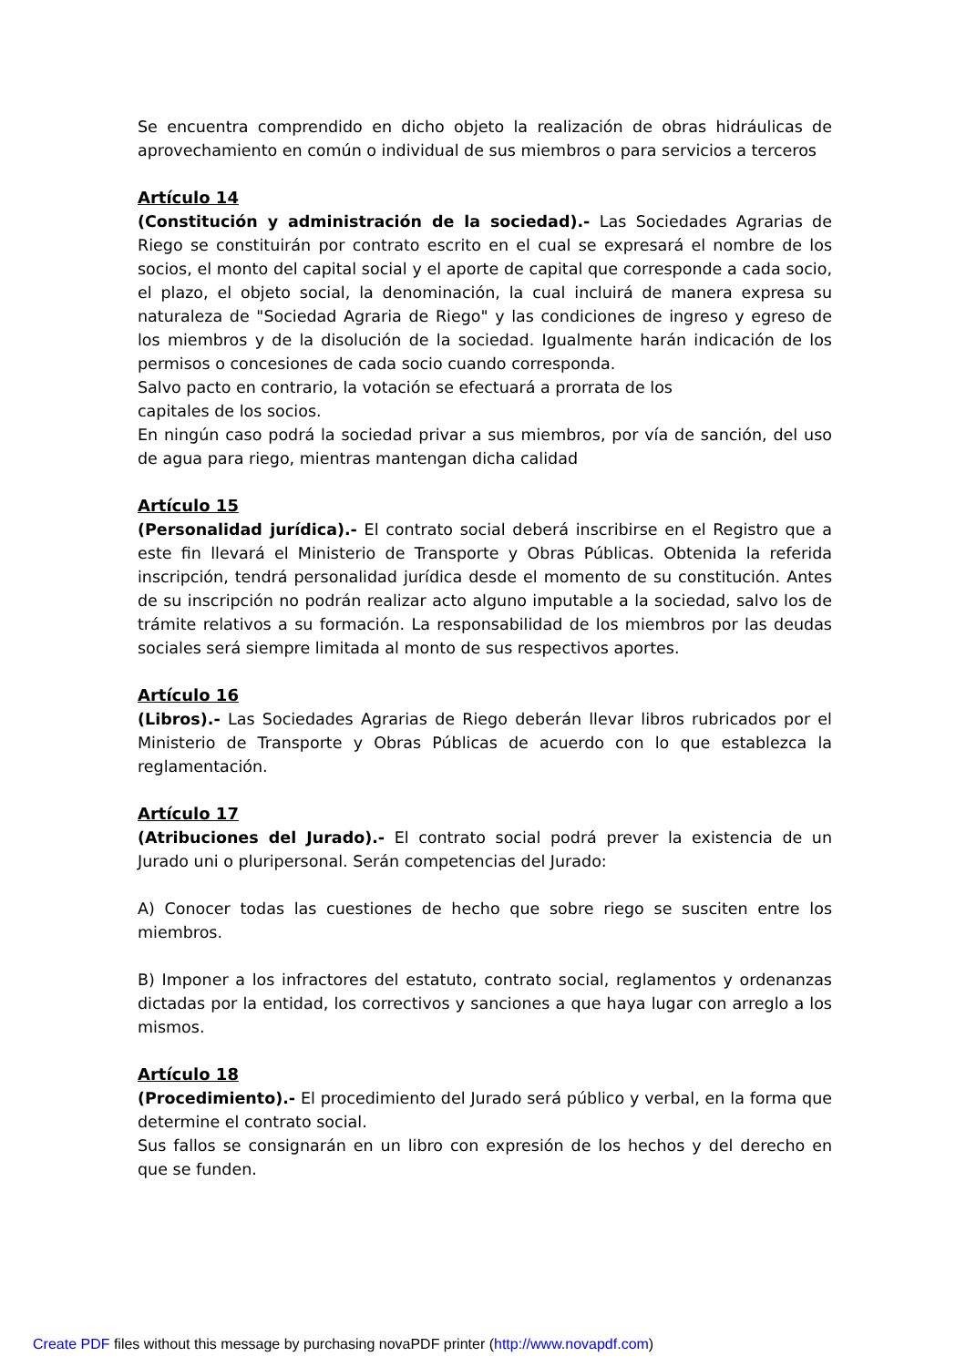Se encuentra comprendido en dicho objeto la realización de obras hidráulicas de aprovechamiento en común o individual de sus miembros o para servicios a terceros
Artículo 14
(Constitución y administración de la sociedad).- Las Sociedades Agrarias de Riego se constituirán por contrato escrito en el cual se expresará el nombre de los socios, el monto del capital social y el aporte de capital que corresponde a cada socio, el plazo, el objeto social, la denominación, la cual incluirá de manera expresa su naturaleza de "Sociedad Agraria de Riego" y las condiciones de ingreso y egreso de los miembros y de la disolución de la sociedad. Igualmente harán indicación de los permisos o concesiones de cada socio cuando corresponda.
Salvo pacto en contrario, la votación se efectuará a prorrata de los
capitales de los socios.
En ningún caso podrá la sociedad privar a sus miembros, por vía de sanción, del uso de agua para riego, mientras mantengan dicha calidad
Artículo 15
(Personalidad jurídica).- El contrato social deberá inscribirse en el Registro que a este fin llevará el Ministerio de Transporte y Obras Públicas. Obtenida la referida inscripción, tendrá personalidad jurídica desde el momento de su constitución. Antes de su inscripción no podrán realizar acto alguno imputable a la sociedad, salvo los de trámite relativos a su formación. La responsabilidad de los miembros por las deudas sociales será siempre limitada al monto de sus respectivos aportes.
Artículo 16
(Libros).- Las Sociedades Agrarias de Riego deberán llevar libros rubricados por el Ministerio de Transporte y Obras Públicas de acuerdo con lo que establezca la reglamentación.
Artículo 17
(Atribuciones del Jurado).- El contrato social podrá prever la existencia de un Jurado uni o pluripersonal. Serán competencias del Jurado:
A) Conocer todas las cuestiones de hecho que sobre riego se susciten entre los miembros.
B) Imponer a los infractores del estatuto, contrato social, reglamentos y ordenanzas dictadas por la entidad, los correctivos y sanciones a que haya lugar con arreglo a los mismos.
Artículo 18
(Procedimiento).- El procedimiento del Jurado será público y verbal, en la forma que determine el contrato social.
Sus fallos se consignarán en un libro con expresión de los hechos y del derecho en que se funden.
Create PDF files without this message by purchasing novaPDF printer (http://www.novapdf.com)